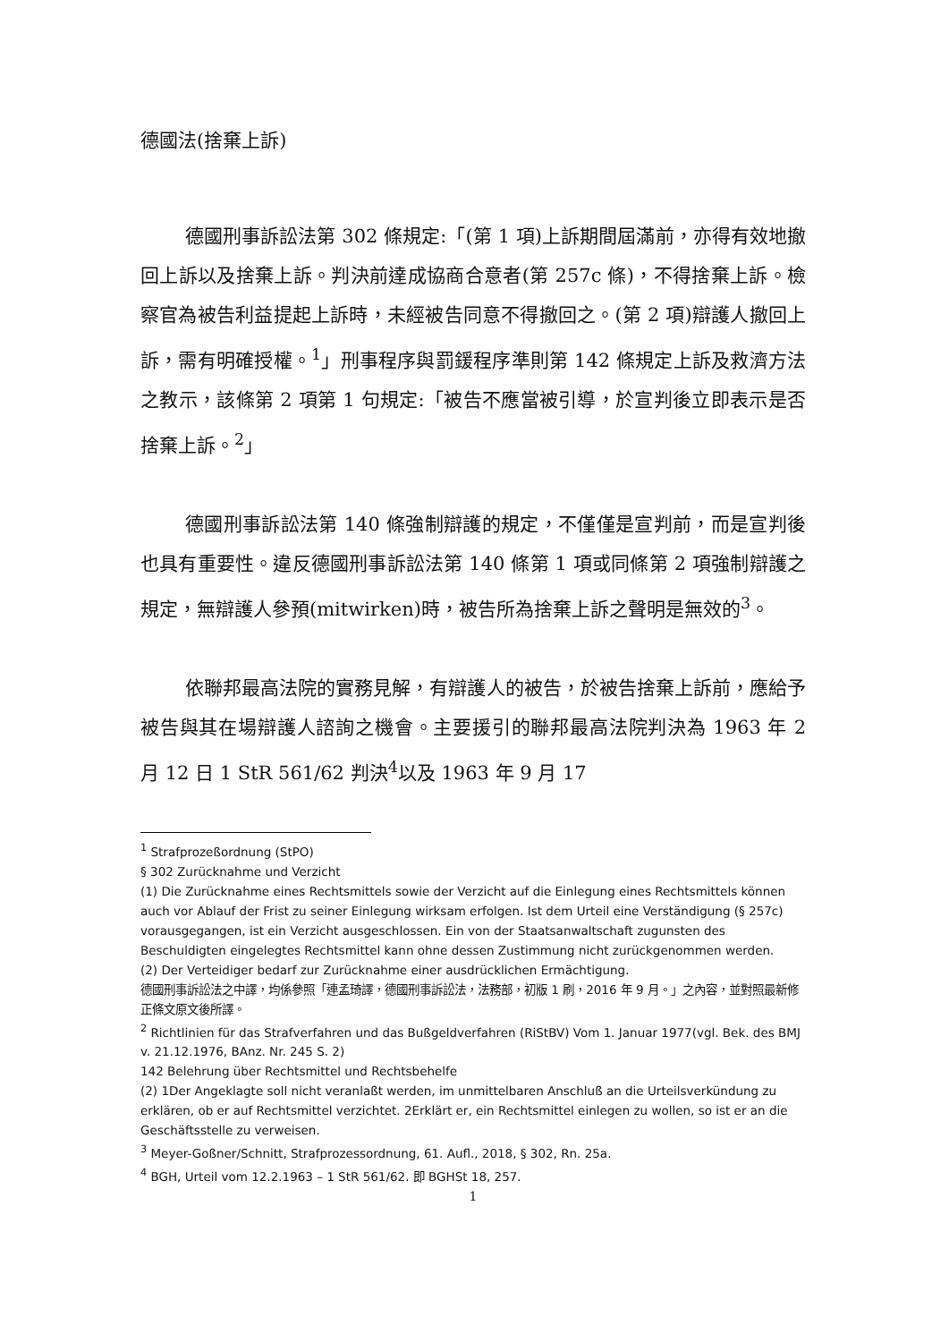德國法(捨棄上訴)
德國刑事訴訟法第 302 條規定:「(第 1 項)上訴期間屆滿前，亦得有效地撤回上訴以及捨棄上訴。判決前達成協商合意者(第 257c 條)，不得捨棄上訴。檢察官為被告利益提起上訴時，未經被告同意不得撤回之。(第 2 項)辯護人撤回上訴，需有明確授權。<sup>1</sup>」刑事程序與罰鍰程序準則第 142 條規定上訴及救濟方法之教示，該條第 2 項第 1 句規定:「被告不應當被引導，於宣判後立即表示是否捨棄上訴。<sup>2</sup>」
德國刑事訴訟法第 140 條強制辯護的規定，不僅僅是宣判前，而是宣判後也具有重要性。違反德國刑事訴訟法第 140 條第 1 項或同條第 2 項強制辯護之規定，無辯護人參預(mitwirken)時，被告所為捨棄上訴之聲明是無效的<sup>3</sup>。
依聯邦最高法院的實務見解，有辯護人的被告，於被告捨棄上訴前，應給予被告與其在場辯護人諮詢之機會。主要援引的聯邦最高法院判決為 1963 年 2 月 12 日 1 StR 561/62 判決<sup>4</sup>以及 1963 年 9 月 17
<sup>1</sup> Strafprozeßordnung (StPO)
§ 302 Zurücknahme und Verzicht
(1) Die Zurücknahme eines Rechtsmittels sowie der Verzicht auf die Einlegung eines Rechtsmittels können auch vor Ablauf der Frist zu seiner Einlegung wirksam erfolgen. Ist dem Urteil eine Verständigung (§ 257c) vorausgegangen, ist ein Verzicht ausgeschlossen. Ein von der Staatsanwaltschaft zugunsten des Beschuldigten eingelegtes Rechtsmittel kann ohne dessen Zustimmung nicht zurückgenommen werden.
(2) Der Verteidiger bedarf zur Zurücknahme einer ausdrücklichen Ermächtigung.
德國刑事訴訟法之中譯，均係參照「連孟琦譯，德國刑事訴訟法，法務部，初版 1 刷，2016 年 9 月。」之內容，並對照最新修正條文原文後所譯。
<sup>2</sup> Richtlinien für das Strafverfahren und das Bußgeldverfahren (RiStBV) Vom 1. Januar 1977(vgl. Bek. des BMJ v. 21.12.1976, BAnz. Nr. 245 S. 2)
142 Belehrung über Rechtsmittel und Rechtsbehelfe
(2) 1Der Angeklagte soll nicht veranlaßt werden, im unmittelbaren Anschluß an die Urteilsverkündung zu erklären, ob er auf Rechtsmittel verzichtet. 2Erklärt er, ein Rechtsmittel einlegen zu wollen, so ist er an die Geschäftsstelle zu verweisen.
<sup>3</sup> Meyer-Goßner/Schnitt, Strafprozessordnung, 61. Aufl., 2018, § 302, Rn. 25a.
<sup>4</sup> BGH, Urteil vom 12.2.1963 – 1 StR 561/62. 即 BGHSt 18, 257.
1